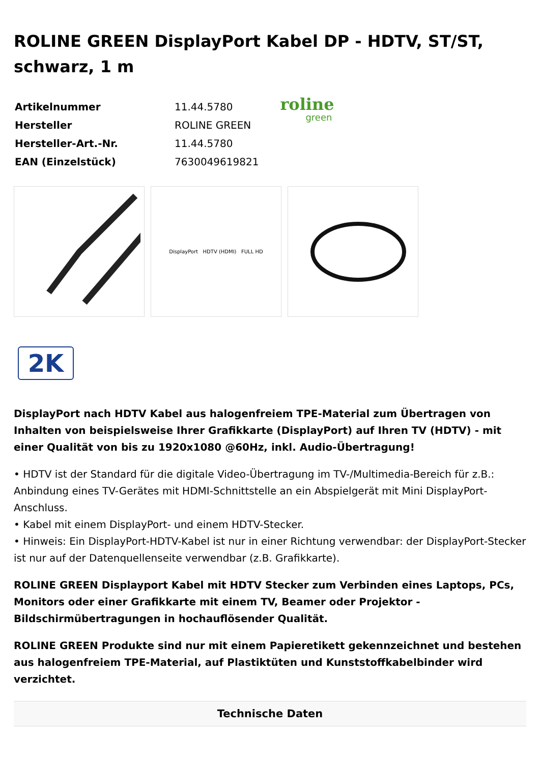ROLINE GREEN DisplayPort Kabel DP - HDTV, ST/ST, schwarz, 1 m
| Artikelnummer | 11.44.5780 |
| Hersteller | ROLINE GREEN |
| Hersteller-Art.-Nr. | 11.44.5780 |
| EAN (Einzelstück) | 7630049619821 |
roline
green
DisplayPort HDTV (HDMI) FULL HD
2K
DisplayPort nach HDTV Kabel aus halogenfreiem TPE-Material zum Übertragen von Inhalten von beispielsweise Ihrer Grafikkarte (DisplayPort) auf Ihren TV (HDTV) - mit einer Qualität von bis zu 1920x1080 @60Hz, inkl. Audio-Übertragung!
• HDTV ist der Standard für die digitale Video-Übertragung im TV-/Multimedia-Bereich für z.B.: Anbindung eines TV-Gerätes mit HDMI-Schnittstelle an ein Abspielgerät mit Mini DisplayPort-Anschluss.
• Kabel mit einem DisplayPort- und einem HDTV-Stecker.
• Hinweis: Ein DisplayPort-HDTV-Kabel ist nur in einer Richtung verwendbar: der DisplayPort-Stecker ist nur auf der Datenquellenseite verwendbar (z.B. Grafikkarte).
ROLINE GREEN Displayport Kabel mit HDTV Stecker zum Verbinden eines Laptops, PCs, Monitors oder einer Grafikkarte mit einem TV, Beamer oder Projektor - Bildschirmübertragungen in hochauflösender Qualität.
ROLINE GREEN Produkte sind nur mit einem Papieretikett gekennzeichnet und bestehen aus halogenfreiem TPE-Material, auf Plastiktüten und Kunststoffkabelbinder wird verzichtet.
Technische Daten